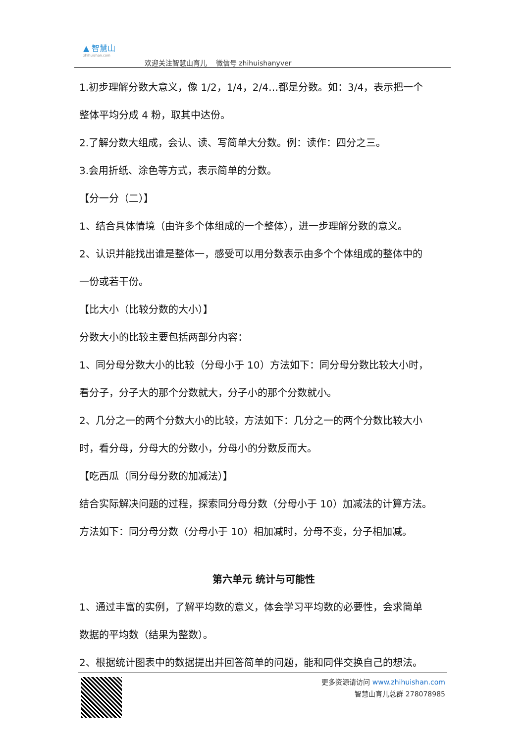▲ 智慧山
zhihuishan.com
欢迎关注智慧山育儿 微信号 zhihuishanyver
1.初步理解分数大意义，像 1/2，1/4，2/4…都是分数。如：3/4，表示把一个
整体平均分成 4 粉，取其中达份。
2.了解分数大组成，会认、读、写简单大分数。例：读作：四分之三。
3.会用折纸、涂色等方式，表示简单的分数。
【分一分（二）】
1、结合具体情境（由许多个体组成的一个整体），进一步理解分数的意义。
2、认识并能找出谁是整体一，感受可以用分数表示由多个个体组成的整体中的
一份或若干份。
【比大小（比较分数的大小）】
分数大小的比较主要包括两部分内容：
1、同分母分数大小的比较（分母小于 10）方法如下：同分母分数比较大小时，
看分子，分子大的那个分数就大，分子小的那个分数就小。
2、几分之一的两个分数大小的比较，方法如下：几分之一的两个分数比较大小
时，看分母，分母大的分数小，分母小的分数反而大。
【吃西瓜（同分母分数的加减法）】
结合实际解决问题的过程，探索同分母分数（分母小于 10）加减法的计算方法。
方法如下：同分母分数（分母小于 10）相加减时，分母不变，分子相加减。
第六单元 统计与可能性
1、通过丰富的实例，了解平均数的意义，体会学习平均数的必要性，会求简单
数据的平均数（结果为整数）。
2、根据统计图表中的数据提出并回答简单的问题，能和同伴交换自己的想法。
更多资源请访问 www.zhihuishan.com
智慧山育儿总群 278078985